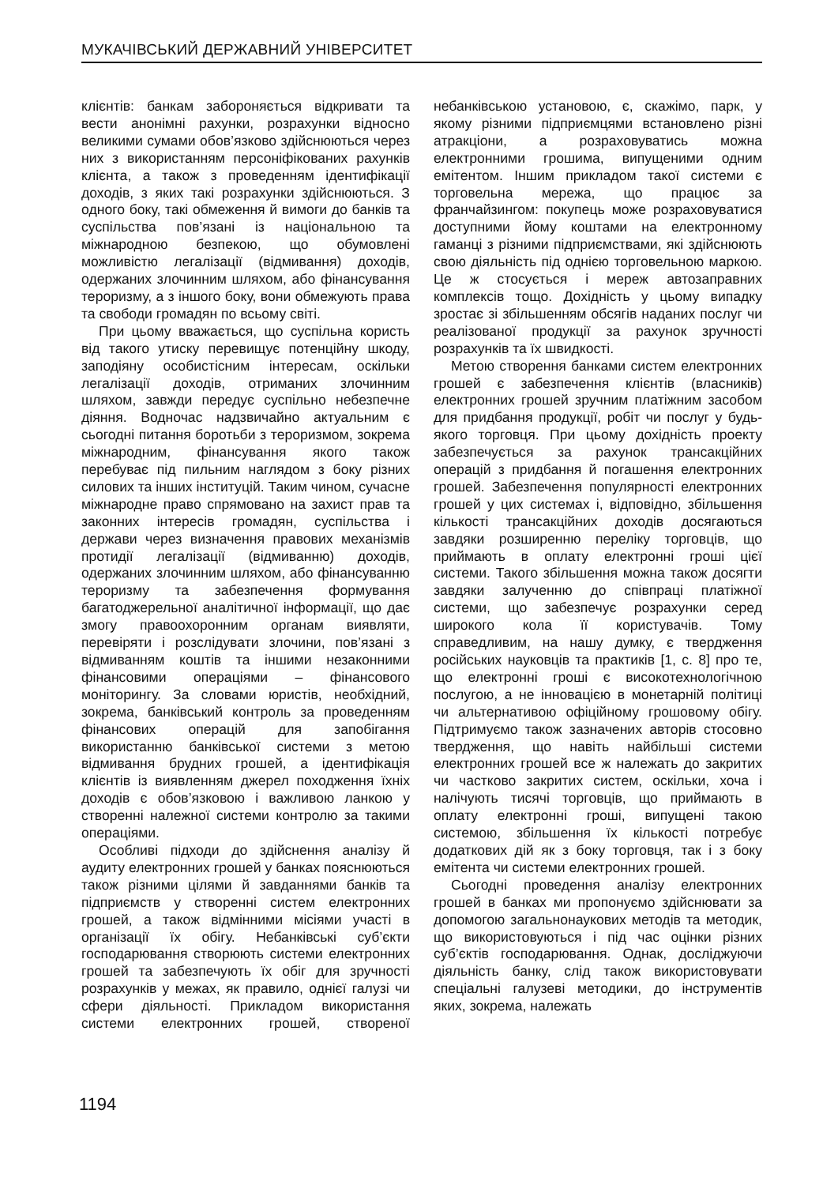МУКАЧІВСЬКИЙ ДЕРЖАВНИЙ УНІВЕРСИТЕТ
клієнтів: банкам забороняється відкривати та вести анонімні рахунки, розрахунки відносно великими сумами обов’язково здійснюються через них з використанням персоніфікованих рахунків клієнта, а також з проведенням ідентифікації доходів, з яких такі розрахунки здійснюються. З одного боку, такі обмеження й вимоги до банків та суспільства пов’язані із національною та міжнародною безпекою, що обумовлені можливістю легалізації (відмивання) доходів, одержаних злочинним шляхом, або фінансування тероризму, а з іншого боку, вони обмежують права та свободи громадян по всьому світі.
При цьому вважається, що суспільна користь від такого утиску перевищує потенційну шкоду, заподіяну особистісним інтересам, оскільки легалізації доходів, отриманих злочинним шляхом, завжди передує суспільно небезпечне діяння. Водночас надзвичайно актуальним є сьогодні питання боротьби з тероризмом, зокрема міжнародним, фінансування якого також перебуває під пильним наглядом з боку різних силових та інших інституцій. Таким чином, сучасне міжнародне право спрямовано на захист прав та законних інтересів громадян, суспільства і держави через визначення правових механізмів протидії легалізації (відмиванню) доходів, одержаних злочинним шляхом, або фінансуванню тероризму та забезпечення формування багатоджерельної аналітичної інформації, що дає змогу правоохоронним органам виявляти, перевіряти і розслідувати злочини, пов’язані з відмиванням коштів та іншими незаконними фінансовими операціями – фінансового моніторингу. За словами юристів, необхідний, зокрема, банківський контроль за проведенням фінансових операцій для запобігання використанню банківської системи з метою відмивання брудних грошей, а ідентифікація клієнтів із виявленням джерел походження їхніх доходів є обов’язковою і важливою ланкою у створенні належної системи контролю за такими операціями.
Особливі підходи до здійснення аналізу й аудиту електронних грошей у банках пояснюються також різними цілями й завданнями банків та підприємств у створенні систем електронних грошей, а також відмінними місіями участі в організації їх обігу. Небанківські суб’єкти господарювання створюють системи електронних грошей та забезпечують їх обіг для зручності розрахунків у межах, як правило, однієї галузі чи сфери діяльності. Прикладом використання системи електронних грошей, створеної небанківською установою, є, скажімо, парк, у якому різними підприємцями встановлено різні атракціони, а розраховуватись можна електронними грошима, випущеними одним емітентом. Іншим прикладом такої системи є торговельна мережа, що працює за франчайзингом: покупець може розраховуватися доступними йому коштами на електронному гаманці з різними підприємствами, які здійснюють свою діяльність під однією торговельною маркою. Це ж стосується і мереж автозаправних комплексів тощо. Дохідність у цьому випадку зростає зі збільшенням обсягів наданих послуг чи реалізованої продукції за рахунок зручності розрахунків та їх швидкості.
Метою створення банками систем електронних грошей є забезпечення клієнтів (власників) електронних грошей зручним платіжним засобом для придбання продукції, робіт чи послуг у будь-якого торговця. При цьому дохідність проекту забезпечується за рахунок трансакційних операцій з придбання й погашення електронних грошей. Забезпечення популярності електронних грошей у цих системах і, відповідно, збільшення кількості трансакційних доходів досягаються завдяки розширенню переліку торговців, що приймають в оплату електронні гроші цієї системи. Такого збільшення можна також досягти завдяки залученню до співпраці платіжної системи, що забезпечує розрахунки серед широкого кола її користувачів. Тому справедливим, на нашу думку, є твердження російських науковців та практиків [1, с. 8] про те, що електронні гроші є високотехнологічною послугою, а не інновацією в монетарній політиці чи альтернативою офіційному грошовому обігу. Підтримуємо також зазначених авторів стосовно твердження, що навіть найбільші системи електронних грошей все ж належать до закритих чи частково закритих систем, оскільки, хоча і налічують тисячі торговців, що приймають в оплату електронні гроші, випущені такою системою, збільшення їх кількості потребує додаткових дій як з боку торговця, так і з боку емітента чи системи електронних грошей.
Сьогодні проведення аналізу електронних грошей в банках ми пропонуємо здійснювати за допомогою загальнонаукових методів та методик, що використовуються і під час оцінки різних суб’єктів господарювання. Однак, досліджуючи діяльність банку, слід також використовувати спеціальні галузеві методики, до інструментів яких, зокрема, належать
1194